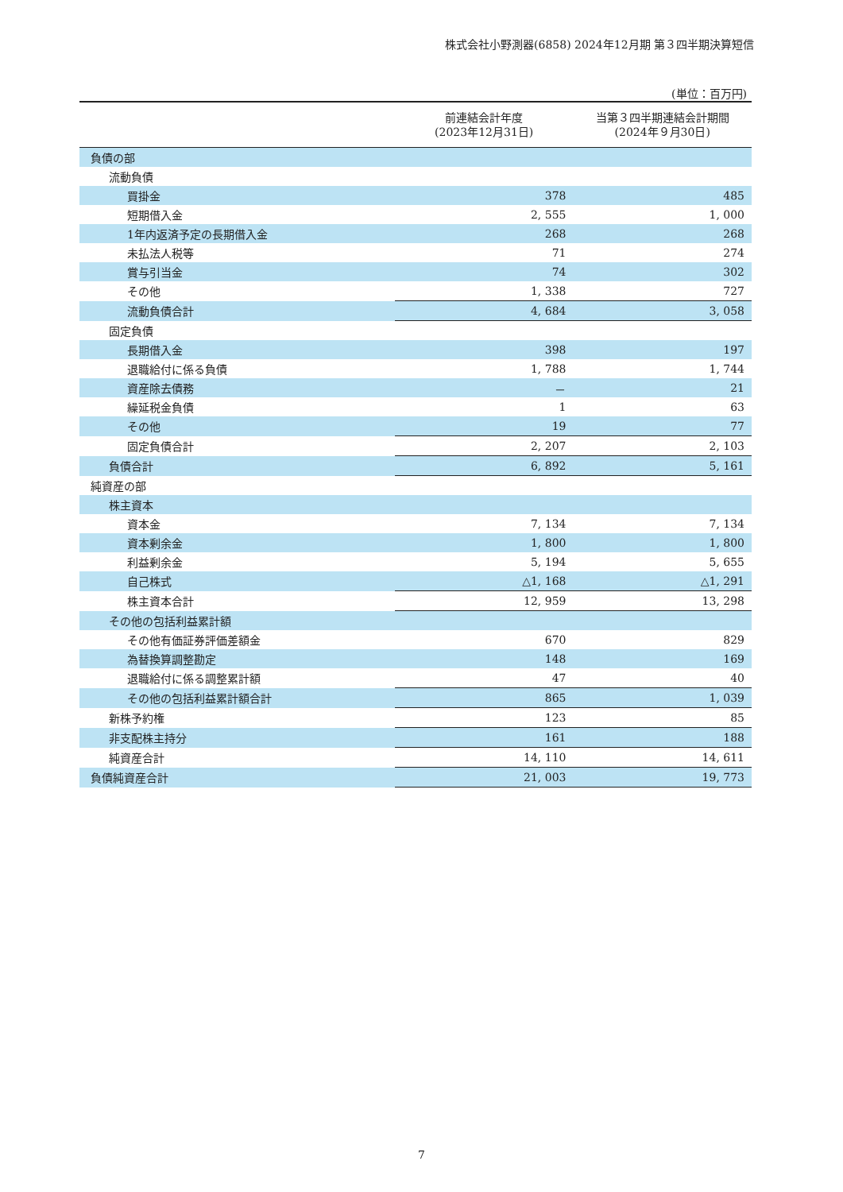株式会社小野測器(6858) 2024年12月期 第３四半期決算短信
(単位：百万円)
| | 前連結会計年度 (2023年12月31日) | 当第３四半期連結会計期間 (2024年９月30日) |
| --- | --- | --- |
| 負債の部 | | |
| 流動負債 | | |
| 買掛金 | 378 | 485 |
| 短期借入金 | 2, 555 | 1, 000 |
| 1年内返済予定の長期借入金 | 268 | 268 |
| 未払法人税等 | 71 | 274 |
| 賞与引当金 | 74 | 302 |
| その他 | 1, 338 | 727 |
| 流動負債合計 | 4, 684 | 3, 058 |
| 固定負債 | | |
| 長期借入金 | 398 | 197 |
| 退職給付に係る負債 | 1, 788 | 1, 744 |
| 資産除去債務 | － | 21 |
| 繰延税金負債 | 1 | 63 |
| その他 | 19 | 77 |
| 固定負債合計 | 2, 207 | 2, 103 |
| 負債合計 | 6, 892 | 5, 161 |
| 純資産の部 | | |
| 株主資本 | | |
| 資本金 | 7, 134 | 7, 134 |
| 資本剰余金 | 1, 800 | 1, 800 |
| 利益剰余金 | 5, 194 | 5, 655 |
| 自己株式 | △1, 168 | △1, 291 |
| 株主資本合計 | 12, 959 | 13, 298 |
| その他の包括利益累計額 | | |
| その他有価証券評価差額金 | 670 | 829 |
| 為替換算調整勘定 | 148 | 169 |
| 退職給付に係る調整累計額 | 47 | 40 |
| その他の包括利益累計額合計 | 865 | 1, 039 |
| 新株予約権 | 123 | 85 |
| 非支配株主持分 | 161 | 188 |
| 純資産合計 | 14, 110 | 14, 611 |
| 負債純資産合計 | 21, 003 | 19, 773 |
7